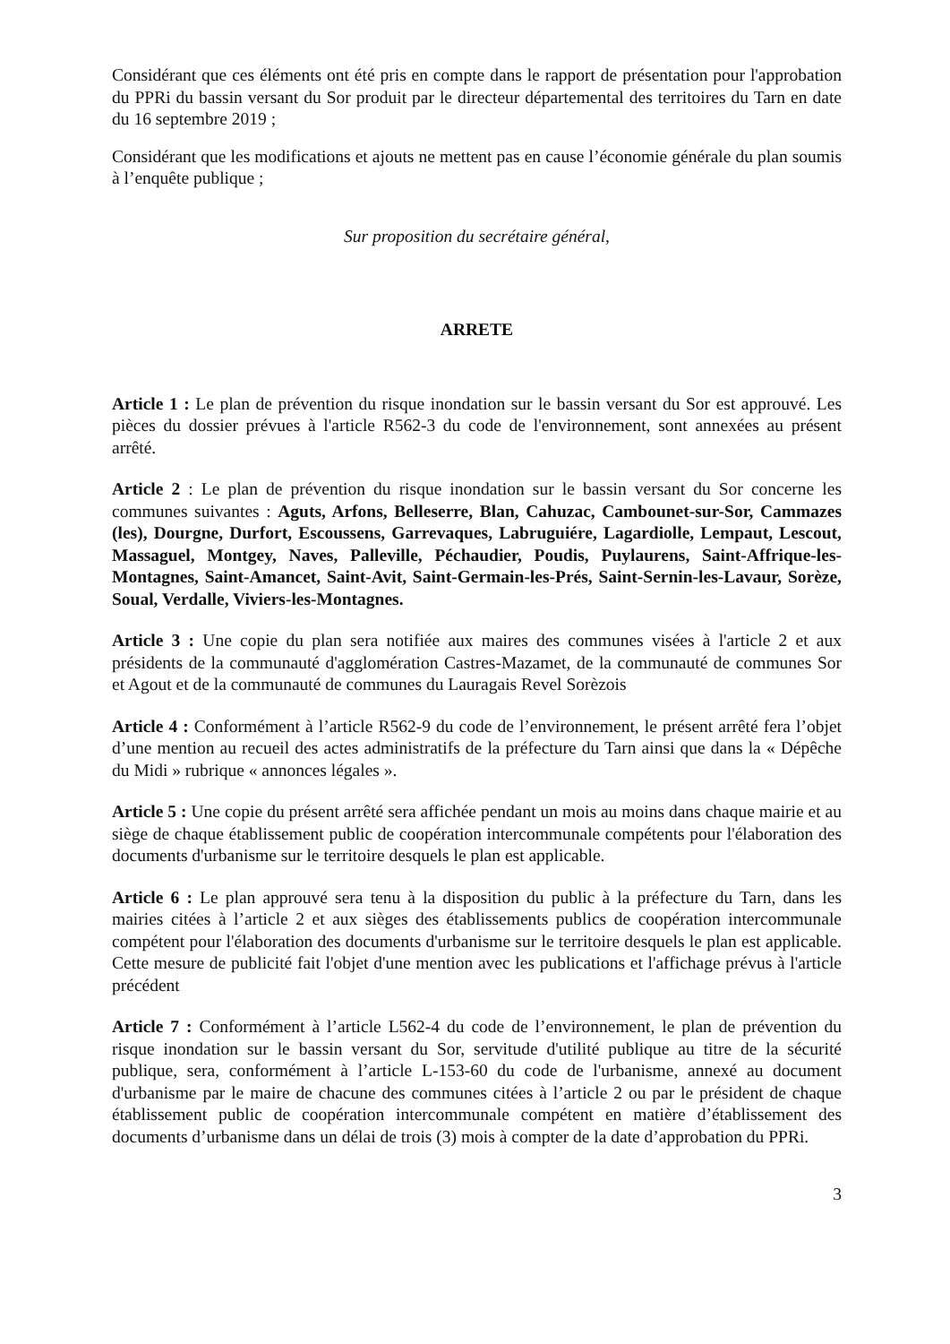Considérant que ces éléments ont été pris en compte dans le rapport de présentation pour l'approbation du PPRi du bassin versant du Sor produit par le directeur départemental des territoires du Tarn en date du 16 septembre 2019 ;
Considérant que les modifications et ajouts ne mettent pas en cause l’économie générale du plan soumis à l’enquête publique ;
Sur proposition du secrétaire général,
ARRETE
Article 1 : Le plan de prévention du risque inondation sur le bassin versant du Sor est approuvé. Les pièces du dossier prévues à l'article R562-3 du code de l'environnement, sont annexées au présent arrêté.
Article 2 : Le plan de prévention du risque inondation sur le bassin versant du Sor concerne les communes suivantes : Aguts, Arfons, Belleserre, Blan, Cahuzac, Cambounet-sur-Sor, Cammazes (les), Dourgne, Durfort, Escoussens, Garrevaques, Labruguiére, Lagardiolle, Lempaut, Lescout, Massaguel, Montgey, Naves, Palleville, Péchaudier, Poudis, Puylaurens, Saint-Affrique-les-Montagnes, Saint-Amancet, Saint-Avit, Saint-Germain-les-Prés, Saint-Sernin-les-Lavaur, Sorèze, Soual, Verdalle, Viviers-les-Montagnes.
Article 3 : Une copie du plan sera notifiée aux maires des communes visées à l'article 2 et aux présidents de la communauté d'agglomération Castres-Mazamet, de la communauté de communes Sor et Agout et de la communauté de communes du Lauragais Revel Sorèzois
Article 4 : Conformément à l’article R562-9 du code de l’environnement, le présent arrêté fera l’objet d’une mention au recueil des actes administratifs de la préfecture du Tarn ainsi que dans la « Dépêche du Midi » rubrique « annonces légales ».
Article 5 : Une copie du présent arrêté sera affichée pendant un mois au moins dans chaque mairie et au siège de chaque établissement public de coopération intercommunale compétents pour l'élaboration des documents d'urbanisme sur le territoire desquels le plan est applicable.
Article 6 : Le plan approuvé sera tenu à la disposition du public à la préfecture du Tarn, dans les mairies citées à l’article 2 et aux sièges des établissements publics de coopération intercommunale compétent pour l'élaboration des documents d'urbanisme sur le territoire desquels le plan est applicable. Cette mesure de publicité fait l'objet d'une mention avec les publications et l'affichage prévus à l'article précédent
Article 7 : Conformément à l’article L562-4 du code de l’environnement, le plan de prévention du risque inondation sur le bassin versant du Sor, servitude d'utilité publique au titre de la sécurité publique, sera, conformément à l’article L-153-60 du code de l'urbanisme, annexé au document d'urbanisme par le maire de chacune des communes citées à l’article 2 ou par le président de chaque établissement public de coopération intercommunale compétent en matière d’établissement des documents d’urbanisme dans un délai de trois (3) mois à compter de la date d’approbation du PPRi.
3